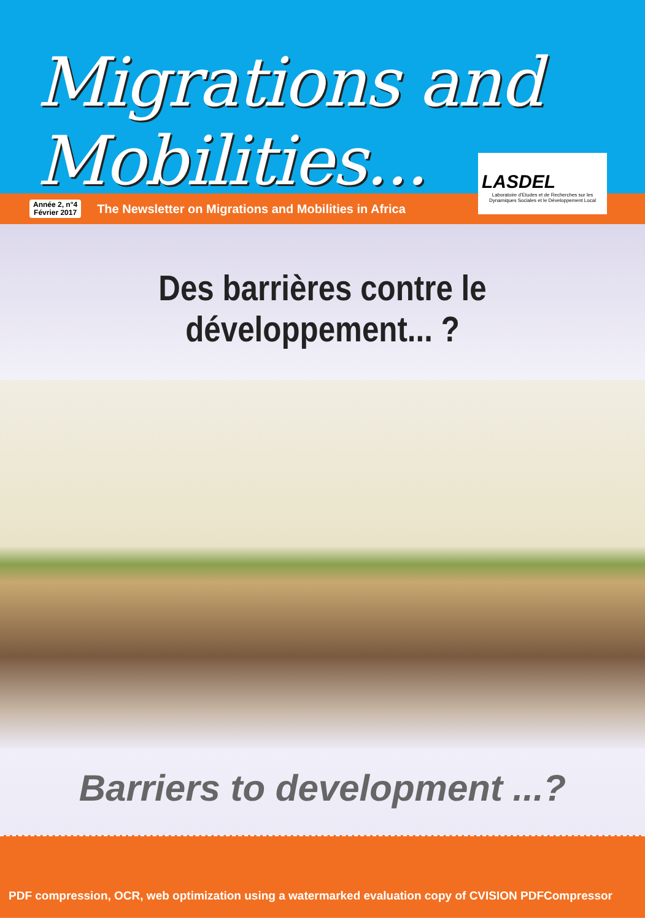Migrations and Mobilities...
Année 2, n°4
Février 2017
The Newsletter on Migrations and Mobilities in Africa
LASDEL
Laboratoire d'Etudes et de Recherches sur les Dynamiques Sociales et le Développement Local
Des barrières contre le développement... ?
Barriers to development ...?
PDF compression, OCR, web optimization using a watermarked evaluation copy of CVISION PDFCompressor